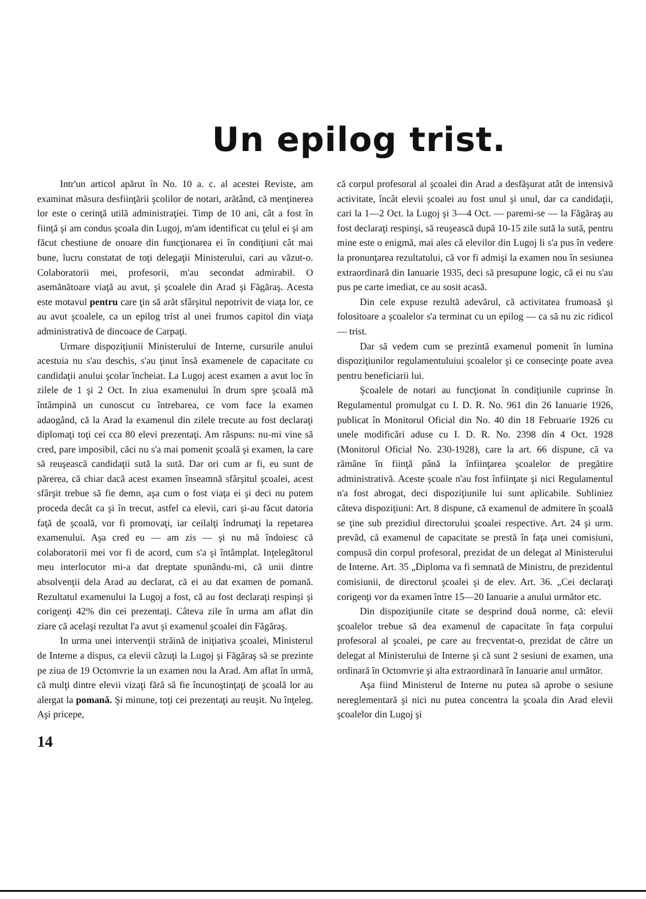Un epilog trist.
Intr'un articol apărut în No. 10 a. c. al acestei Reviste, am examinat măsura desfiinţării şcolilor de notari, arătând, că menţinerea lor este o cerinţă utilă administraţiei. Timp de 10 ani, cât a fost în fiinţă şi am condus şcoala din Lugoj, m'am identificat cu ţelul ei şi am făcut chestiune de onoare din funcţionarea ei în condiţiuni cât mai bune, lucru constatat de toţi delegaţii Ministerului, cari au văzut-o. Colaboratorii mei, profesorii, m'au secondat admirabil. O asemănătoare viaţă au avut, şi şcoalele din Arad şi Făgăraş. Acesta este motavul pentru care ţin să arăt sfârşitul nepotrivit de viaţa lor, ce au avut şcoalele, ca un epilog trist al unei frumos capitol din viaţa administrativă de dincoace de Carpaţi.
Urmare dispoziţiunii Ministerului de Interne, cursurile anului acestuia nu s'au deschis, s'au ţinut însă examenele de capacitate cu candidaţii anului şcolar încheiat. La Lugoj acest examen a avut loc în zilele de 1 şi 2 Oct. In ziua examenului în drum spre şcoală mă întâmpină un cunoscut cu întrebarea, ce vom face la examen adaogând, că la Arad la examenul din zilele trecute au fost declaraţi diplomaţi toţi cei cca 80 elevi prezentaţi. Am răspuns: nu-mi vine să cred, pare imposibil, căci nu s'a mai pomenit şcoală şi examen, la care să reuşească candidaţii sută la sută. Dar ori cum ar fi, eu sunt de părerea, că chiar dacă acest examen înseamnă sfârşitul şcoalei, acest sfârşit trebue să fie demn, aşa cum o fost viaţa ei şi deci nu putem proceda decât ca şi în trecut, astfel ca elevii, cari şi-au făcut datoria faţă de şcoală, vor fi promovaţi, iar ceilalţi îndrumaţi la repetarea examenului. Aşa cred eu — am zis — şi nu mă îndoiesc că colaboratorii mei vor fi de acord, cum s'a şi întâmplat. Inţelegătorul meu interlocutor mi-a dat dreptate spunându-mi, că unii dintre absolvenţii dela Arad au declarat, că ei au dat examen de pomană. Rezultatul examenului la Lugoj a fost, că au fost declaraţi respinşi şi corigenţi 42% din cei prezentaţi. Câteva zile în urma am aflat din ziare că acelaşi rezultat l'a avut şi examenul şcoalei din Făgăraş.
In urma unei intervenţii străină de iniţiativa şcoalei, Ministerul de Interne a dispus, ca elevii căzuţi la Lugoj şi Făgăraş să se prezinte pe ziua de 19 Octomvrie la un examen nou la Arad. Am aflat în urmă, că mulţi dintre elevii vizaţi fără să fie încunoştinţaţi de şcoală lor au alergat la pomană. Şi minune, toţi cei prezentaţi au reuşit. Nu înţeleg. Aşi pricepe,
că corpul profesoral al şcoalei din Arad a desfăşurat atât de intensivă activitate, încât elevii şcoalei au fost unul şi unul, dar ca candidaţii, cari la 1—2 Oct. la Lugoj şi 3—4 Oct. — paremi-se — la Făgăraş au fost declaraţi respinşi, să reuşească după 10-15 zile sută la sută, pentru mine este o enigmă, mai ales că elevilor din Lugoj li s'a pus în vedere la pronunţarea rezultatului, că vor fi admişi la examen nou în sesiunea extraordinară din Ianuarie 1935, deci să presupune logic, că ei nu s'au pus pe carte imediat, ce au sosit acasă.
Din cele expuse rezultă adevărul, că activitatea frumoasă şi folositoare a şcoalelor s'a terminat cu un epilog — ca să nu zic ridicol — trist.
Dar să vedem cum se prezintă examenul pomenit în lumina dispoziţiunilor regulamentuluiui şcoalelor şi ce consecinţe poate avea pentru beneficiarii lui.
Şcoalele de notari au funcţionat în condiţiunile cuprinse în Regulamentul promulgat cu I. D. R. No. 961 din 26 Ianuarie 1926, publicat în Monitorul Oficial din No. 40 din 18 Februarie 1926 cu unele modificări aduse cu I. D. R. No. 2398 din 4 Oct. 1928 (Monitorul Oficial No. 230-1928), care la art. 66 dispune, că va rămâne în fiinţă până la înfiinţarea şcoalelor de pregătire administrativă. Aceste şcoale n'au fost înfiinţate şi nici Regulamentul n'a fost abrogat, deci dispoziţiunile lui sunt aplicabile. Subliniez câteva dispoziţiuni: Art. 8 dispune, că examenul de admitere în şcoală se ţine sub prezidiul directorului şcoalei respective. Art. 24 şi urm. prevăd, că examenul de capacitate se prestă în faţa unei comisiuni, compusă din corpul profesoral, prezidat de un delegat al Ministerului de Interne. Art. 35 „Diploma va fi semnată de Ministru, de prezidentul comisiunii, de directorul şcoalei şi de elev. Art. 36. „Cei declaraţi corigenţi vor da examen între 15—20 Ianuarie a anului următor etc.
Din dispoziţiunile citate se desprind două norme, că: elevii şcoalelor trebue să dea examenul de capacitate în faţa corpului profesoral al şcoalei, pe care au frecventat-o, prezidat de către un delegat al Ministerului de Interne şi că sunt 2 sesiuni de examen, una ordinară în Octomvrie şi alta extraordinară în Ianuarie anul următor.
Aşa fiind Ministerul de Interne nu putea să aprobe o sesiune nereglementară şi nici nu putea concentra la şcoala din Arad elevii şcoalelor din Lugoj şi
14